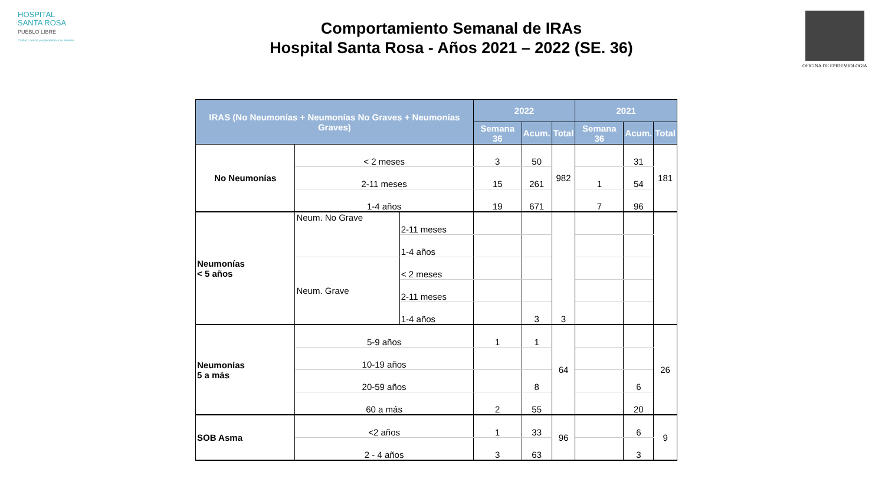HOSPITAL
SANTA ROSA
PUEBLO LIBRE
Calidez, ciencia y experiencia a su servicio
Comportamiento Semanal de IRAs
Hospital Santa Rosa - Años 2021 – 2022 (SE. 36)
OFICINA DE EPIDEMIOLOGIA
| IRAS (No Neumonías + Neumonías No Graves + Neumonías Graves) | | | 2022 | | | 2021 | | |
| --- | --- | --- | --- | --- | --- | --- | --- | --- |
| | | | Semana 36 | Acum. | Total | Semana 36 | Acum. | Total |
| No Neumonías | < 2 meses | | 3 | 50 | 982 | | 31 | 181 |
| | 2-11 meses | | 15 | 261 | | 1 | 54 | |
| | 1-4 años | | 19 | 671 | | 7 | 96 | |
| Neumonías < 5 años | Neum. No Grave | 2-11 meses | | | 3 | | | |
| | | 1-4 años | | | | | | |
| | Neum. Grave | < 2 meses | | | | | | |
| | | 2-11 meses | | | | | | |
| | | 1-4 años | | 3 | | | | |
| Neumonías 5 a más | 5-9 años | | 1 | 1 | 64 | | | 26 |
| | 10-19 años | | | | | | | |
| | 20-59 años | | | 8 | | | 6 | |
| | 60 a más | | 2 | 55 | | | 20 | |
| SOB Asma | <2 años | | 1 | 33 | 96 | | 6 | 9 |
| | 2 - 4 años | | 3 | 63 | | | 3 | |